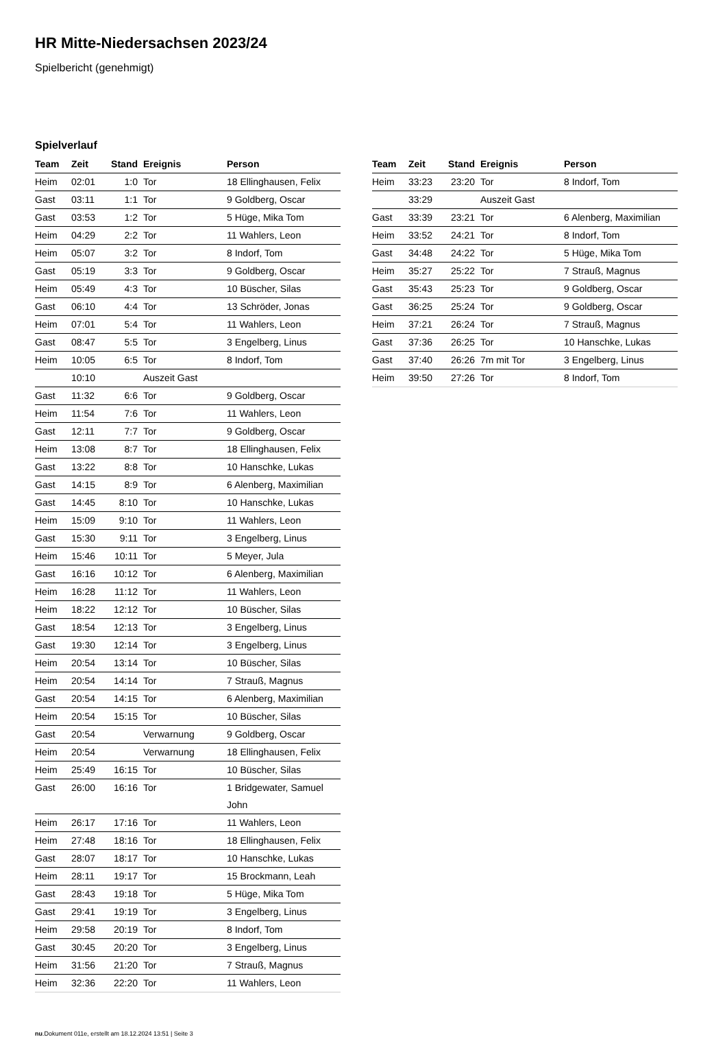HR Mitte-Niedersachsen 2023/24
Spielbericht (genehmigt)
Spielverlauf
| Team | Zeit | Stand | Ereignis | Person |
| --- | --- | --- | --- | --- |
| Heim | 02:01 | 1:0 | Tor | 18 Ellinghausen, Felix |
| Gast | 03:11 | 1:1 | Tor | 9 Goldberg, Oscar |
| Gast | 03:53 | 1:2 | Tor | 5 Hüge, Mika Tom |
| Heim | 04:29 | 2:2 | Tor | 11 Wahlers, Leon |
| Heim | 05:07 | 3:2 | Tor | 8 Indorf, Tom |
| Gast | 05:19 | 3:3 | Tor | 9 Goldberg, Oscar |
| Heim | 05:49 | 4:3 | Tor | 10 Büscher, Silas |
| Gast | 06:10 | 4:4 | Tor | 13 Schröder, Jonas |
| Heim | 07:01 | 5:4 | Tor | 11 Wahlers, Leon |
| Gast | 08:47 | 5:5 | Tor | 3 Engelberg, Linus |
| Heim | 10:05 | 6:5 | Tor | 8 Indorf, Tom |
| | 10:10 | | Auszeit Gast | |
| Gast | 11:32 | 6:6 | Tor | 9 Goldberg, Oscar |
| Heim | 11:54 | 7:6 | Tor | 11 Wahlers, Leon |
| Gast | 12:11 | 7:7 | Tor | 9 Goldberg, Oscar |
| Heim | 13:08 | 8:7 | Tor | 18 Ellinghausen, Felix |
| Gast | 13:22 | 8:8 | Tor | 10 Hanschke, Lukas |
| Gast | 14:15 | 8:9 | Tor | 6 Alenberg, Maximilian |
| Gast | 14:45 | 8:10 | Tor | 10 Hanschke, Lukas |
| Heim | 15:09 | 9:10 | Tor | 11 Wahlers, Leon |
| Gast | 15:30 | 9:11 | Tor | 3 Engelberg, Linus |
| Heim | 15:46 | 10:11 | Tor | 5 Meyer, Jula |
| Gast | 16:16 | 10:12 | Tor | 6 Alenberg, Maximilian |
| Heim | 16:28 | 11:12 | Tor | 11 Wahlers, Leon |
| Heim | 18:22 | 12:12 | Tor | 10 Büscher, Silas |
| Gast | 18:54 | 12:13 | Tor | 3 Engelberg, Linus |
| Gast | 19:30 | 12:14 | Tor | 3 Engelberg, Linus |
| Heim | 20:54 | 13:14 | Tor | 10 Büscher, Silas |
| Heim | 20:54 | 14:14 | Tor | 7 Strauß, Magnus |
| Gast | 20:54 | 14:15 | Tor | 6 Alenberg, Maximilian |
| Heim | 20:54 | 15:15 | Tor | 10 Büscher, Silas |
| Gast | 20:54 | | Verwarnung | 9 Goldberg, Oscar |
| Heim | 20:54 | | Verwarnung | 18 Ellinghausen, Felix |
| Heim | 25:49 | 16:15 | Tor | 10 Büscher, Silas |
| Gast | 26:00 | 16:16 | Tor | 1 Bridgewater, Samuel John |
| Heim | 26:17 | 17:16 | Tor | 11 Wahlers, Leon |
| Heim | 27:48 | 18:16 | Tor | 18 Ellinghausen, Felix |
| Gast | 28:07 | 18:17 | Tor | 10 Hanschke, Lukas |
| Heim | 28:11 | 19:17 | Tor | 15 Brockmann, Leah |
| Gast | 28:43 | 19:18 | Tor | 5 Hüge, Mika Tom |
| Gast | 29:41 | 19:19 | Tor | 3 Engelberg, Linus |
| Heim | 29:58 | 20:19 | Tor | 8 Indorf, Tom |
| Gast | 30:45 | 20:20 | Tor | 3 Engelberg, Linus |
| Heim | 31:56 | 21:20 | Tor | 7 Strauß, Magnus |
| Heim | 32:36 | 22:20 | Tor | 11 Wahlers, Leon |
| Team | Zeit | Stand | Ereignis | Person |
| --- | --- | --- | --- | --- |
| Heim | 33:23 | 23:20 | Tor | 8 Indorf, Tom |
| | 33:29 | | Auszeit Gast | |
| Gast | 33:39 | 23:21 | Tor | 6 Alenberg, Maximilian |
| Heim | 33:52 | 24:21 | Tor | 8 Indorf, Tom |
| Gast | 34:48 | 24:22 | Tor | 5 Hüge, Mika Tom |
| Heim | 35:27 | 25:22 | Tor | 7 Strauß, Magnus |
| Gast | 35:43 | 25:23 | Tor | 9 Goldberg, Oscar |
| Gast | 36:25 | 25:24 | Tor | 9 Goldberg, Oscar |
| Heim | 37:21 | 26:24 | Tor | 7 Strauß, Magnus |
| Gast | 37:36 | 26:25 | Tor | 10 Hanschke, Lukas |
| Gast | 37:40 | 26:26 | 7m mit Tor | 3 Engelberg, Linus |
| Heim | 39:50 | 27:26 | Tor | 8 Indorf, Tom |
nu.Dokument 011e, erstellt am 18.12.2024 13:51 | Seite 3